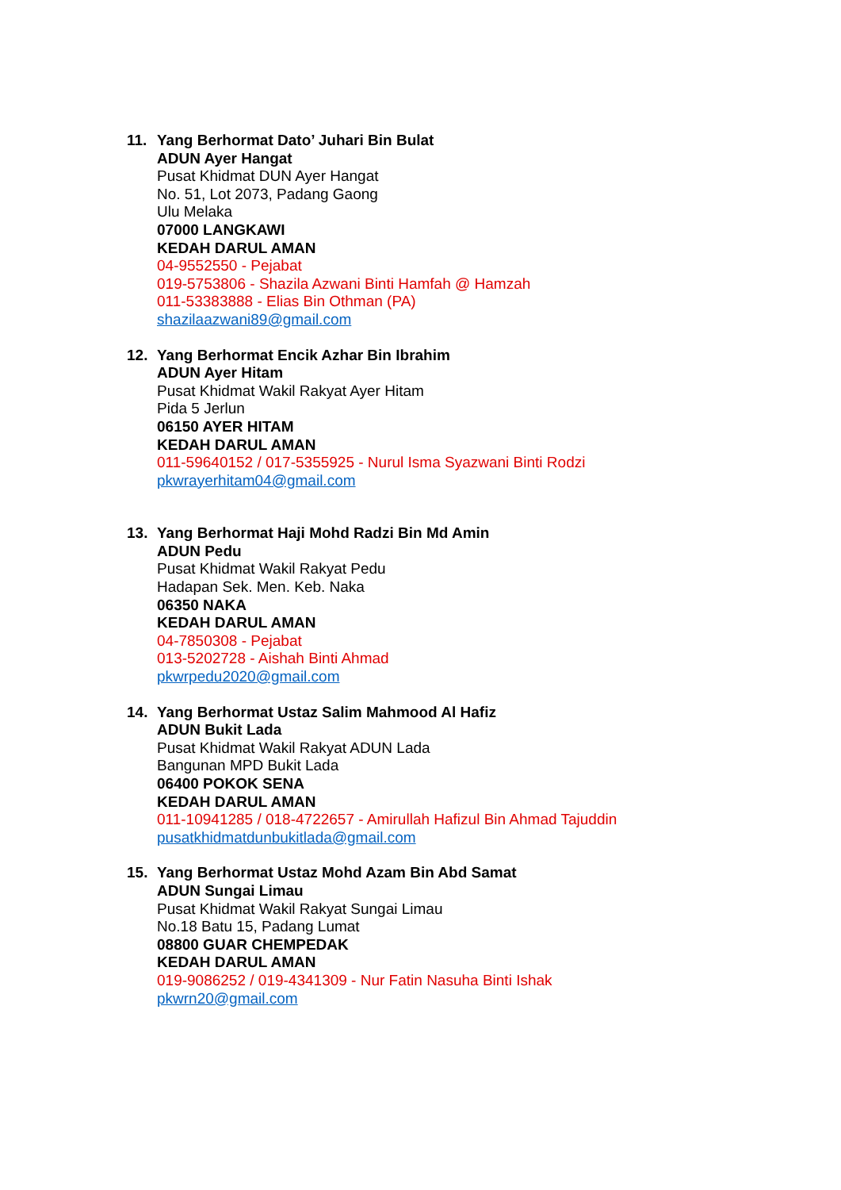11. Yang Berhormat Dato’ Juhari Bin Bulat
ADUN Ayer Hangat
Pusat Khidmat DUN Ayer Hangat
No. 51, Lot 2073, Padang Gaong
Ulu Melaka
07000 LANGKAWI
KEDAH DARUL AMAN
04-9552550 - Pejabat
019-5753806 - Shazila Azwani Binti Hamfah @ Hamzah
011-53383888 - Elias Bin Othman (PA)
shazilaazwani89@gmail.com
12. Yang Berhormat Encik Azhar Bin Ibrahim
ADUN Ayer Hitam
Pusat Khidmat Wakil Rakyat Ayer Hitam
Pida 5 Jerlun
06150 AYER HITAM
KEDAH DARUL AMAN
011-59640152 / 017-5355925 - Nurul Isma Syazwani Binti Rodzi
pkwrayerhitam04@gmail.com
13. Yang Berhormat Haji Mohd Radzi Bin Md Amin
ADUN Pedu
Pusat Khidmat Wakil Rakyat Pedu
Hadapan Sek. Men. Keb. Naka
06350 NAKA
KEDAH DARUL AMAN
04-7850308 - Pejabat
013-5202728 - Aishah Binti Ahmad
pkwrpedu2020@gmail.com
14. Yang Berhormat Ustaz Salim Mahmood Al Hafiz
ADUN Bukit Lada
Pusat Khidmat Wakil Rakyat ADUN Lada
Bangunan MPD Bukit Lada
06400 POKOK SENA
KEDAH DARUL AMAN
011-10941285 / 018-4722657 - Amirullah Hafizul Bin Ahmad Tajuddin
pusatkhidmatdunbukitlada@gmail.com
15. Yang Berhormat Ustaz Mohd Azam Bin Abd Samat
ADUN Sungai Limau
Pusat Khidmat Wakil Rakyat Sungai Limau
No.18 Batu 15, Padang Lumat
08800 GUAR CHEMPEDAK
KEDAH DARUL AMAN
019-9086252 / 019-4341309 - Nur Fatin Nasuha Binti Ishak
pkwrn20@gmail.com